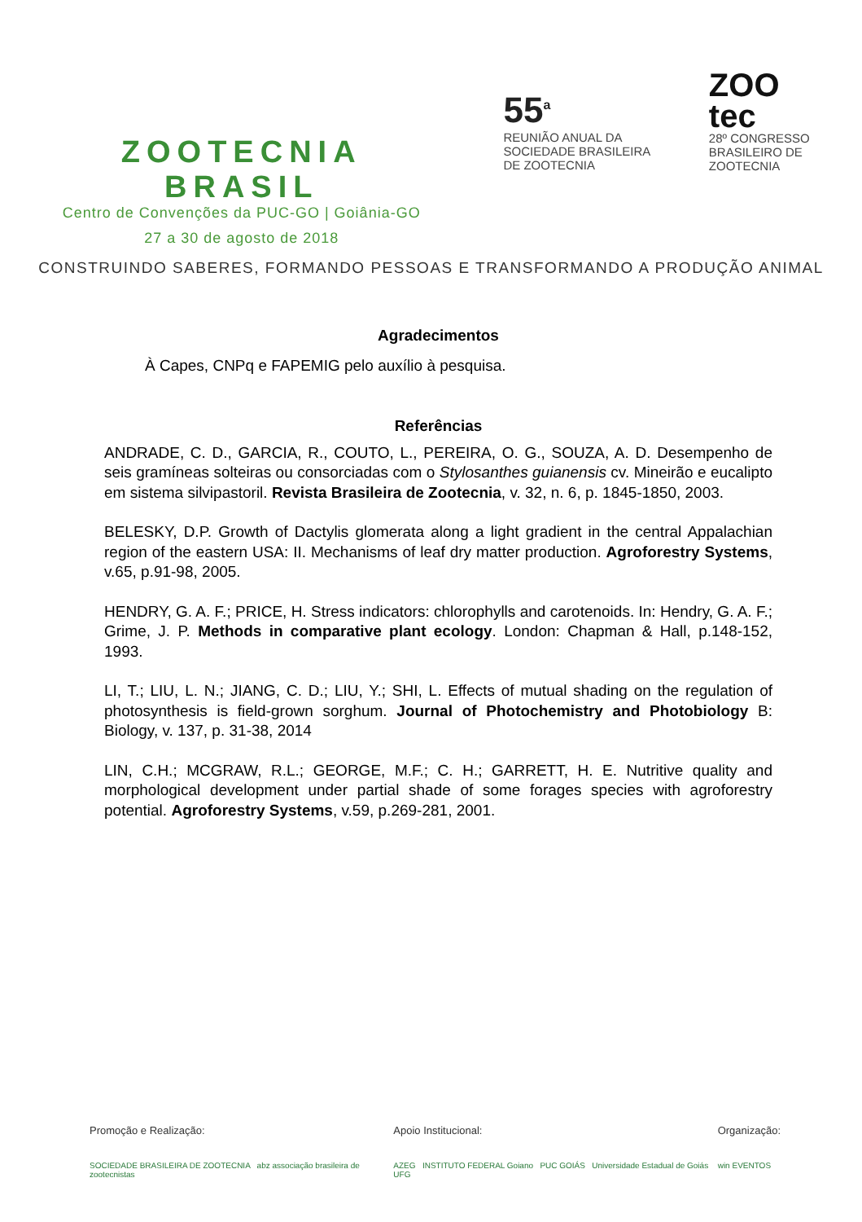ZOOTECNIA BRASIL
Centro de Convenções da PUC-GO | Goiânia-GO
27 a 30 de agosto de 2018
55<sup>a</sup>
REUNIÃO ANUAL DA SOCIEDADE BRASILEIRA DE ZOOTECNIA
ZOO
tec
28º CONGRESSO BRASILEIRO DE ZOOTECNIA
CONSTRUINDO SABERES, FORMANDO PESSOAS E TRANSFORMANDO A PRODUÇÃO ANIMAL
Agradecimentos
À Capes, CNPq e FAPEMIG pelo auxílio à pesquisa.
Referências
ANDRADE, C. D., GARCIA, R., COUTO, L., PEREIRA, O. G., SOUZA, A. D. Desempenho de seis gramíneas solteiras ou consorciadas com o Stylosanthes guianensis cv. Mineirão e eucalipto em sistema silvipastoril. Revista Brasileira de Zootecnia, v. 32, n. 6, p. 1845-1850, 2003.
BELESKY, D.P. Growth of Dactylis glomerata along a light gradient in the central Appalachian region of the eastern USA: II. Mechanisms of leaf dry matter production. Agroforestry Systems, v.65, p.91-98, 2005.
HENDRY, G. A. F.; PRICE, H. Stress indicators: chlorophylls and carotenoids. In: Hendry, G. A. F.; Grime, J. P. Methods in comparative plant ecology. London: Chapman & Hall, p.148-152, 1993.
LI, T.; LIU, L. N.; JIANG, C. D.; LIU, Y.; SHI, L. Effects of mutual shading on the regulation of photosynthesis is field-grown sorghum. Journal of Photochemistry and Photobiology B: Biology, v. 137, p. 31-38, 2014
LIN, C.H.; MCGRAW, R.L.; GEORGE, M.F.; C. H.; GARRETT, H. E. Nutritive quality and morphological development under partial shade of some forages species with agroforestry potential. Agroforestry Systems, v.59, p.269-281, 2001.
Promoção e Realização:
SOCIEDADE BRASILEIRA DE ZOOTECNIA abz associação brasileira de zootecnistas
Apoio Institucional:
AZEG INSTITUTO FEDERAL Goiano PUC GOIÁS Universidade Estadual de Goiás UFG
Organização:
win EVENTOS